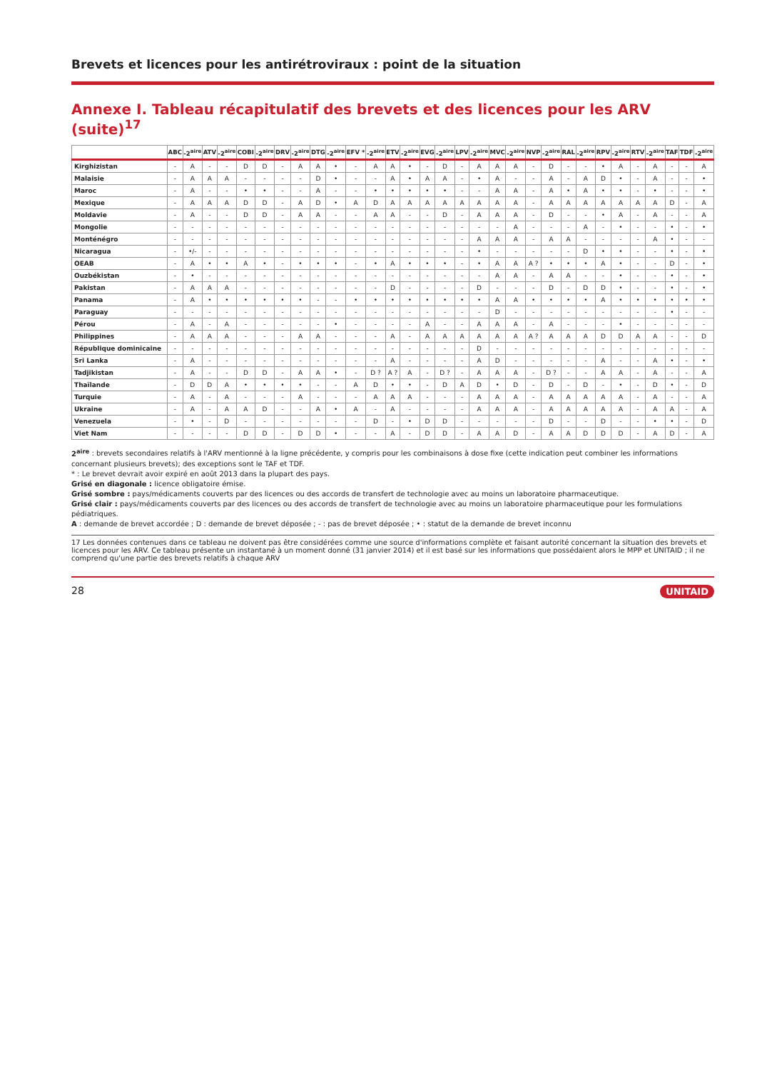Brevets et licences pour les antirétroviraux : point de la situation
Annexe I. Tableau récapitulatif des brevets et des licences pour les ARV (suite)<sup>17</sup>
| | ABC | -2<sup>aire</sup> | ATV | -2<sup>aire</sup> | COBI | -2<sup>aire</sup> | DRV | -2<sup>aire</sup> | DTG | -2<sup>aire</sup> | EFV * | -2<sup>aire</sup> | ETV | -2<sup>aire</sup> | EVG | -2<sup>aire</sup> | LPV | -2<sup>aire</sup> | MVC | -2<sup>aire</sup> | NVP | -2<sup>aire</sup> | RAL | -2<sup>aire</sup> | RPV | -2<sup>aire</sup> | RTV | -2<sup>aire</sup> | TAF | TDF | -2<sup>aire</sup> |
| --- | --- | --- | --- | --- | --- | --- | --- | --- | --- | --- | --- | --- | --- | --- | --- | --- | --- | --- | --- | --- | --- | --- | --- | --- | --- | --- | --- | --- | --- | --- | --- |
| Kirghizistan | - | A | - | - | D | D | - | A | A | • | - | A | A | • | - | D | - | A | A | A | - | D | - | - | • | A | - | A | - | - | A |
| Malaisie | - | A | A | A | - | - | - | - | D | • | - | - | A | • | A | A | - | • | A | - | - | A | - | A | D | • | - | A | - | - | • |
| Maroc | - | A | - | - | • | • | - | - | A | - | - | • | • | • | • | • | - | - | A | A | - | A | • | A | • | • | - | • | - | - | • |
| Mexique | - | A | A | A | D | D | - | A | D | • | A | D | A | A | A | A | A | A | A | A | - | A | A | A | A | A | A | A | D | - | A |
| Moldavie | - | A | - | - | D | D | - | A | A | - | - | A | A | - | - | D | - | A | A | A | - | D | - | - | • | A | - | A | - | - | A |
| Mongolie | - | - | - | - | - | - | - | - | - | - | - | - | - | - | - | - | - | - | - | A | - | - | - | A | - | • | - | - | • | - | • |
| Monténégro | - | - | - | - | - | - | - | - | - | - | - | - | - | - | - | - | - | A | A | A | - | A | A | - | - | - | - | A | • | - | - |
| Nicaragua | - | •/- | - | - | - | - | - | - | - | - | - | - | - | - | - | - | - | • | - | - | - | - | - | D | • | • | - | - | • | - | • |
| OEAB | - | A | • | • | A | • | - | • | • | • | - | • | A | • | • | • | - | • | A | A | A ? | • | • | • | A | • | - | - | D | - | • |
| Ouzbékistan | - | • | - | - | - | - | - | - | - | - | - | - | - | - | - | - | - | - | A | A | - | A | A | - | - | • | - | - | • | - | • |
| Pakistan | - | A | A | A | - | - | - | - | - | - | - | - | D | - | - | - | - | D | - | - | - | D | - | D | D | • | - | - | • | - | • |
| Panama | - | A | • | • | • | • | • | • | - | - | • | • | • | • | • | • | • | • | A | A | • | • | • | • | A | • | • | • | • | • | • |
| Paraguay | - | - | - | - | - | - | - | - | - | - | - | - | - | - | - | - | - | - | D | - | - | - | - | - | - | - | - | - | • | - | - |
| Pérou | - | A | - | A | - | - | - | - | - | • | - | - | - | - | A | - | - | A | A | A | - | A | - | - | - | • | - | - | - | - | - |
| Philippines | - | A | A | A | - | - | - | A | A | - | - | - | A | - | A | A | A | A | A | A | A ? | A | A | A | D | D | A | A | - | - | D |
| République dominicaine | - | - | - | - | - | - | - | - | - | - | - | - | - | - | - | - | - | D | - | - | - | - | - | - | - | - | - | - | - | - | - |
| Sri Lanka | - | A | - | - | - | - | - | - | - | - | - | - | A | - | - | - | - | A | D | - | - | - | - | - | A | - | - | A | • | - | • |
| Tadjikistan | - | A | - | - | D | D | - | A | A | • | - | D ? | A ? | A | - | D ? | - | A | A | A | - | D ? | - | - | A | A | - | A | - | - | A |
| Thaïlande | - | D | D | A | • | • | • | • | - | - | A | D | • | • | - | D | A | D | • | D | - | D | - | D | - | • | - | D | • | - | D |
| Turquie | - | A | - | A | - | - | - | A | - | - | - | A | A | A | - | - | - | A | A | A | - | A | A | A | A | A | - | A | - | - | A |
| Ukraine | - | A | - | A | A | D | - | - | A | • | A | - | A | - | - | - | - | A | A | A | - | A | A | A | A | A | - | A | A | - | A |
| Venezuela | - | • | - | D | - | - | - | - | - | - | - | D | - | • | D | D | - | - | - | - | - | D | - | - | D | - | - | • | • | - | D |
| Viet Nam | - | - | - | - | D | D | - | D | D | • | - | - | A | - | D | D | - | A | A | D | - | A | A | D | D | D | - | A | D | - | A |
2<sup>aire</sup> : brevets secondaires relatifs à l'ARV mentionné à la ligne précédente, y compris pour les combinaisons à dose fixe (cette indication peut combiner les informations concernant plusieurs brevets); des exceptions sont le TAF et TDF.
* : Le brevet devrait avoir expiré en août 2013 dans la plupart des pays.
Grisé en diagonale : licence obligatoire émise.
Grisé sombre : pays/médicaments couverts par des licences ou des accords de transfert de technologie avec au moins un laboratoire pharmaceutique.
Grisé clair : pays/médicaments couverts par des licences ou des accords de transfert de technologie avec au moins un laboratoire pharmaceutique pour les formulations pédiatriques.
A : demande de brevet accordée ; D : demande de brevet déposée ; - : pas de brevet déposée ; • : statut de la demande de brevet inconnu
17 Les données contenues dans ce tableau ne doivent pas être considérées comme une source d'informations complète et faisant autorité concernant la situation des brevets et licences pour les ARV. Ce tableau présente un instantané à un moment donné (31 janvier 2014) et il est basé sur les informations que possédaient alors le MPP et UNITAID ; il ne comprend qu'une partie des brevets relatifs à chaque ARV
28 UNITAID